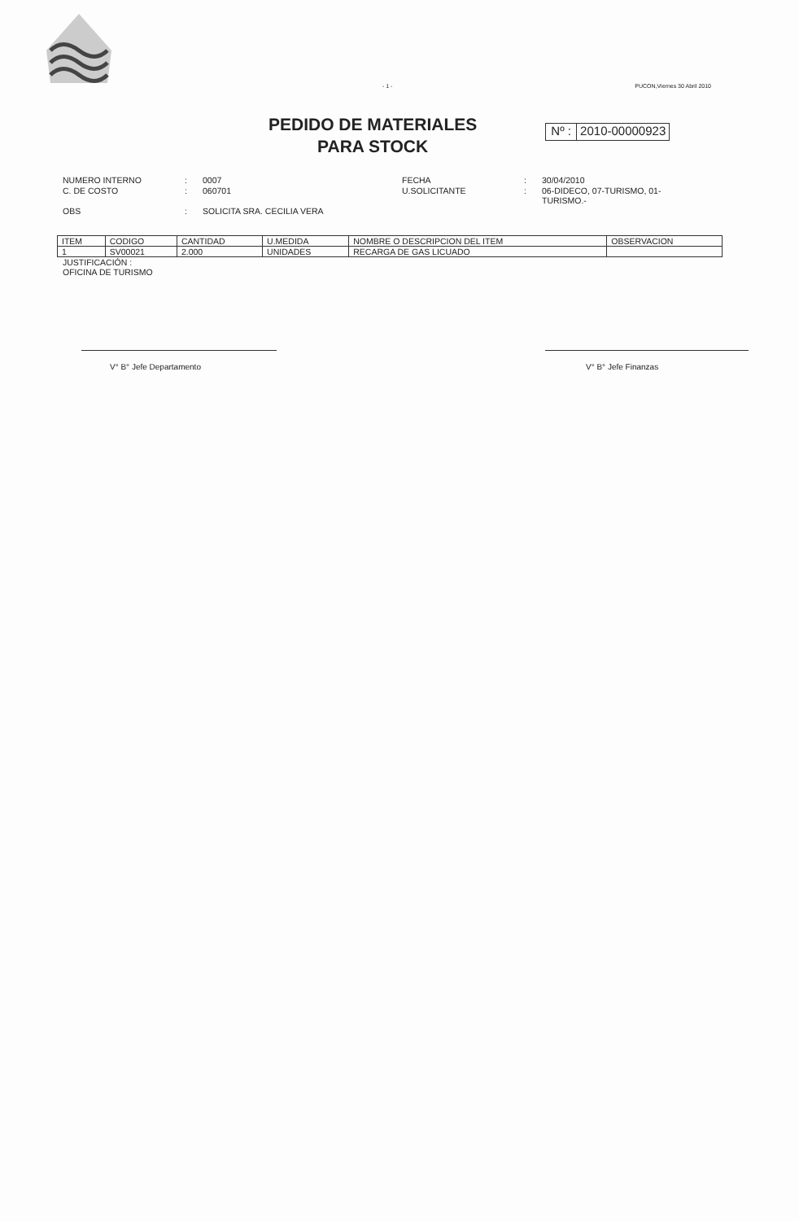- 1 - PUCON,Viernes 30 Abril 2010
PEDIDO DE MATERIALES
PARA STOCK
Nº : 2010-00000923
NUMERO INTERNO
:
0007
FECHA
:
30/04/2010
C. DE COSTO
:
060701
U.SOLICITANTE
:
06-DIDECO, 07-TURISMO, 01-TURISMO.-
OBS
:
SOLICITA SRA. CECILIA VERA
| ITEM | CODIGO | CANTIDAD | U.MEDIDA | NOMBRE O DESCRIPCION DEL ITEM | OBSERVACION |
| --- | --- | --- | --- | --- | --- |
| 1 | SV00021 | 2.000 | UNIDADES | RECARGA DE GAS LICUADO | |
JUSTIFICACIÓN :
OFICINA DE TURISMO
V° B° Jefe Departamento V° B° Jefe Finanzas